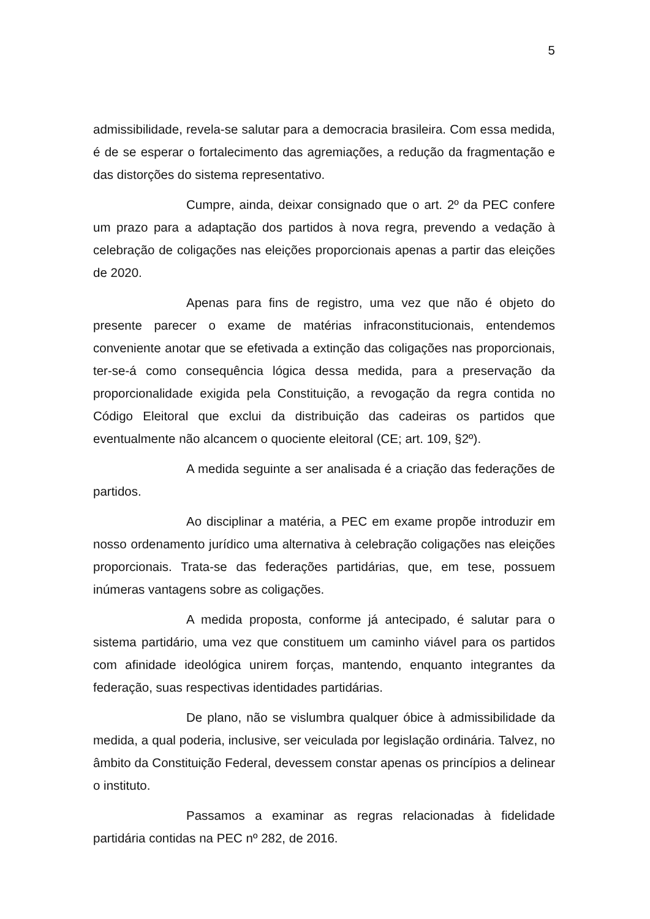5
admissibilidade, revela-se salutar para a democracia brasileira. Com essa medida, é de se esperar o fortalecimento das agremiações, a redução da fragmentação e das distorções do sistema representativo.
Cumpre, ainda, deixar consignado que o art. 2º da PEC confere um prazo para a adaptação dos partidos à nova regra, prevendo a vedação à celebração de coligações nas eleições proporcionais apenas a partir das eleições de 2020.
Apenas para fins de registro, uma vez que não é objeto do presente parecer o exame de matérias infraconstitucionais, entendemos conveniente anotar que se efetivada a extinção das coligações nas proporcionais, ter-se-á como consequência lógica dessa medida, para a preservação da proporcionalidade exigida pela Constituição, a revogação da regra contida no Código Eleitoral que exclui da distribuição das cadeiras os partidos que eventualmente não alcancem o quociente eleitoral (CE; art. 109, §2º).
A medida seguinte a ser analisada é a criação das federações de partidos.
Ao disciplinar a matéria, a PEC em exame propõe introduzir em nosso ordenamento jurídico uma alternativa à celebração coligações nas eleições proporcionais. Trata-se das federações partidárias, que, em tese, possuem inúmeras vantagens sobre as coligações.
A medida proposta, conforme já antecipado, é salutar para o sistema partidário, uma vez que constituem um caminho viável para os partidos com afinidade ideológica unirem forças, mantendo, enquanto integrantes da federação, suas respectivas identidades partidárias.
De plano, não se vislumbra qualquer óbice à admissibilidade da medida, a qual poderia, inclusive, ser veiculada por legislação ordinária. Talvez, no âmbito da Constituição Federal, devessem constar apenas os princípios a delinear o instituto.
Passamos a examinar as regras relacionadas à fidelidade partidária contidas na PEC nº 282, de 2016.